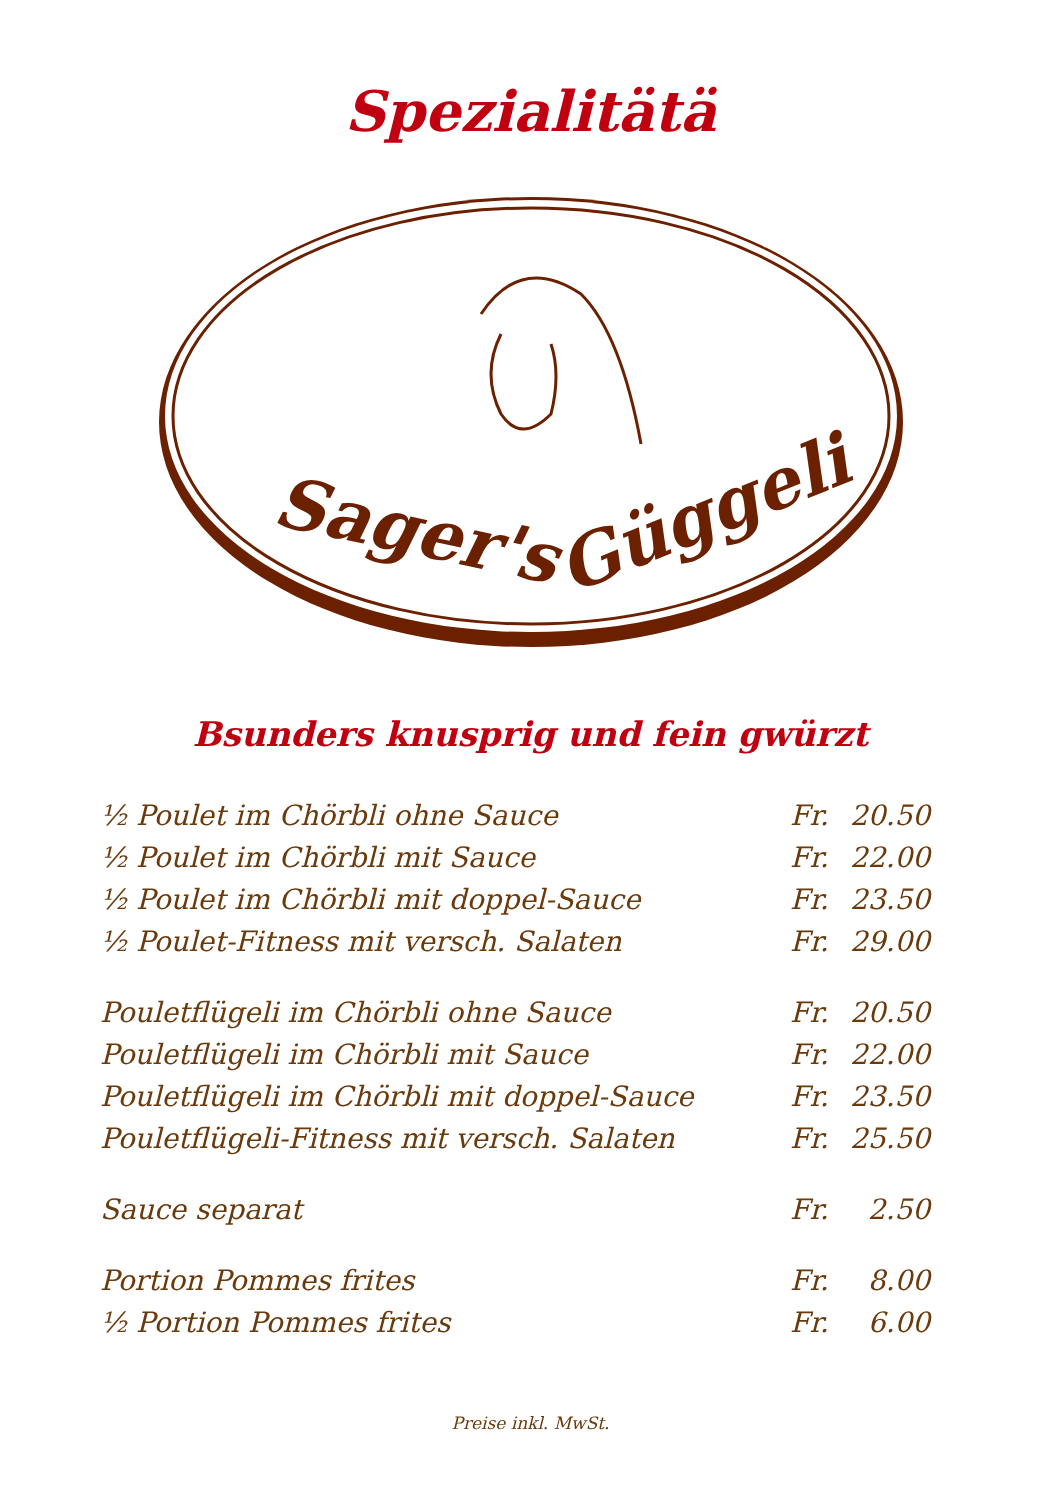Spezialitätä
Sager's
Güggeli
Bsunders knusprig und fein gwürzt
| ½ Poulet im Chörbli ohne Sauce | Fr. | 20.50 |
| ½ Poulet im Chörbli mit Sauce | Fr. | 22.00 |
| ½ Poulet im Chörbli mit doppel-Sauce | Fr. | 23.50 |
| ½ Poulet-Fitness mit versch. Salaten | Fr. | 29.00 |
| Pouletflügeli im Chörbli ohne Sauce | Fr. | 20.50 |
| Pouletflügeli im Chörbli mit Sauce | Fr. | 22.00 |
| Pouletflügeli im Chörbli mit doppel-Sauce | Fr. | 23.50 |
| Pouletflügeli-Fitness mit versch. Salaten | Fr. | 25.50 |
| Sauce separat | Fr. | 2.50 |
| Portion Pommes frites | Fr. | 8.00 |
| ½ Portion Pommes frites | Fr. | 6.00 |
Preise inkl. MwSt.